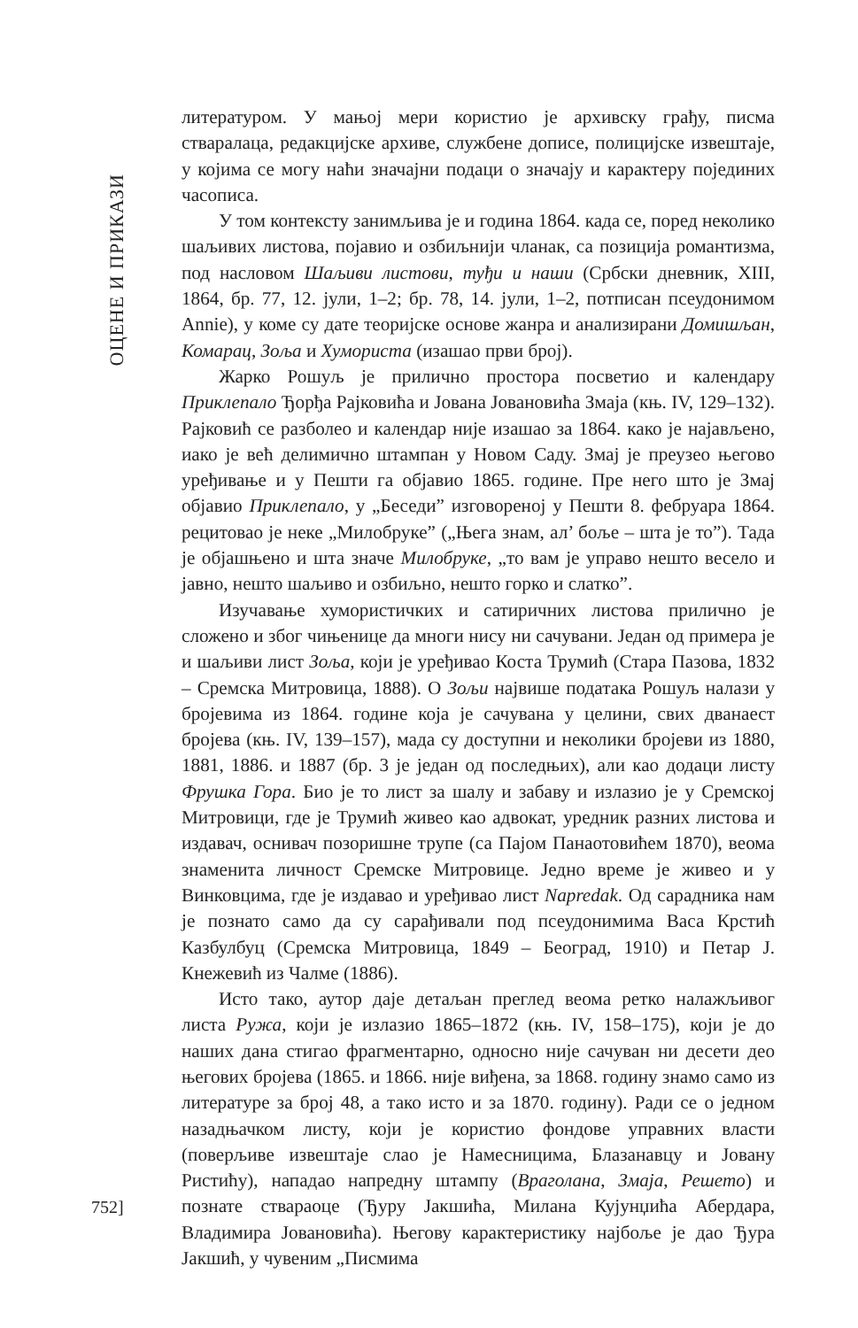ОЦЕНЕ И ПРИКАЗИ
литературом. У мањој мери користио је архивску грађу, писма стваралаца, редакцијске архиве, службене дописе, полицијске извештаје, у којима се могу наћи значајни подаци о значају и карактеру појединих часописа.
У том контексту занимљива је и година 1864. када се, поред неколико шаљивих листова, појавио и озбиљнији чланак, са позиција романтизма, под насловом Шаљиви листови, туђи и наши (Србски дневник, XIII, 1864, бр. 77, 12. јули, 1–2; бр. 78, 14. јули, 1–2, потписан псеудонимом Annie), у коме су дате теоријске основе жанра и анализирани Домишљан, Комарац, Зоља и Хумориста (изашао први број).
Жарко Рошуљ је прилично простора посветио и календару Приклепало Ђорђа Рајковића и Јована Јовановића Змаја (књ. IV, 129–132). Рајковић се разболео и календар није изашао за 1864. како је најављено, иако је већ делимично штампан у Новом Саду. Змај је преузео његово уређивање и у Пешти га објавио 1865. године. Пре него што је Змај објавио Приклепало, у „Беседи” изговореној у Пешти 8. фебруара 1864. рецитовао је неке „Милобруке” („Њега знам, ал’ боље – шта је то”). Тада је објашњено и шта значе Милобруке, „то вам је управо нешто весело и јавно, нешто шаљиво и озбиљно, нешто горко и слатко”.
Изучавање хумористичких и сатиричних листова прилично је сложено и због чињенице да многи нису ни сачувани. Један од примера је и шаљиви лист Зоља, који је уређивао Коста Трумић (Стара Пазова, 1832 – Сремска Митровица, 1888). О Зољи највише података Рошуљ налази у бројевима из 1864. године која је сачувана у целини, свих дванаест бројева (књ. IV, 139–157), мада су доступни и неколики бројеви из 1880, 1881, 1886. и 1887 (бр. 3 је један од последњих), али као додаци листу Фрушка Гора. Био је то лист за шалу и забаву и излазио је у Сремској Митровици, где је Трумић живео као адвокат, уредник разних листова и издавач, оснивач позоришне трупе (са Пајом Панаотовићем 1870), веома знаменита личност Сремске Митровице. Једно време је живео и у Винковцима, где је издавао и уређивао лист Napredak. Од сарадника нам је познато само да су сарађивали под псеудонимима Васа Крстић Казбулбуц (Сремска Митровица, 1849 – Београд, 1910) и Петар Ј. Кнежевић из Чалме (1886).
Исто тако, аутор даје детаљан преглед веома ретко налажљивог листа Ружа, који је излазио 1865–1872 (књ. IV, 158–175), који је до наших дана стигао фрагментарно, односно није сачуван ни десети део његових бројева (1865. и 1866. није виђена, за 1868. годину знамо само из литературе за број 48, а тако исто и за 1870. годину). Ради се о једном назадњачком листу, који је користио фондове управних власти (поверљиве извештаје слао је Намесницима, Блазанавцу и Јовану Ристићу), нападао напредну штампу (Враголана, Змаја, Решето) и познате ствараоце (Ђуру Јакшића, Милана Кујунџића Абердара, Владимира Јовановића). Његову карактеристику најбоље је дао Ђура Јакшић, у чувеним „Писмима
752]